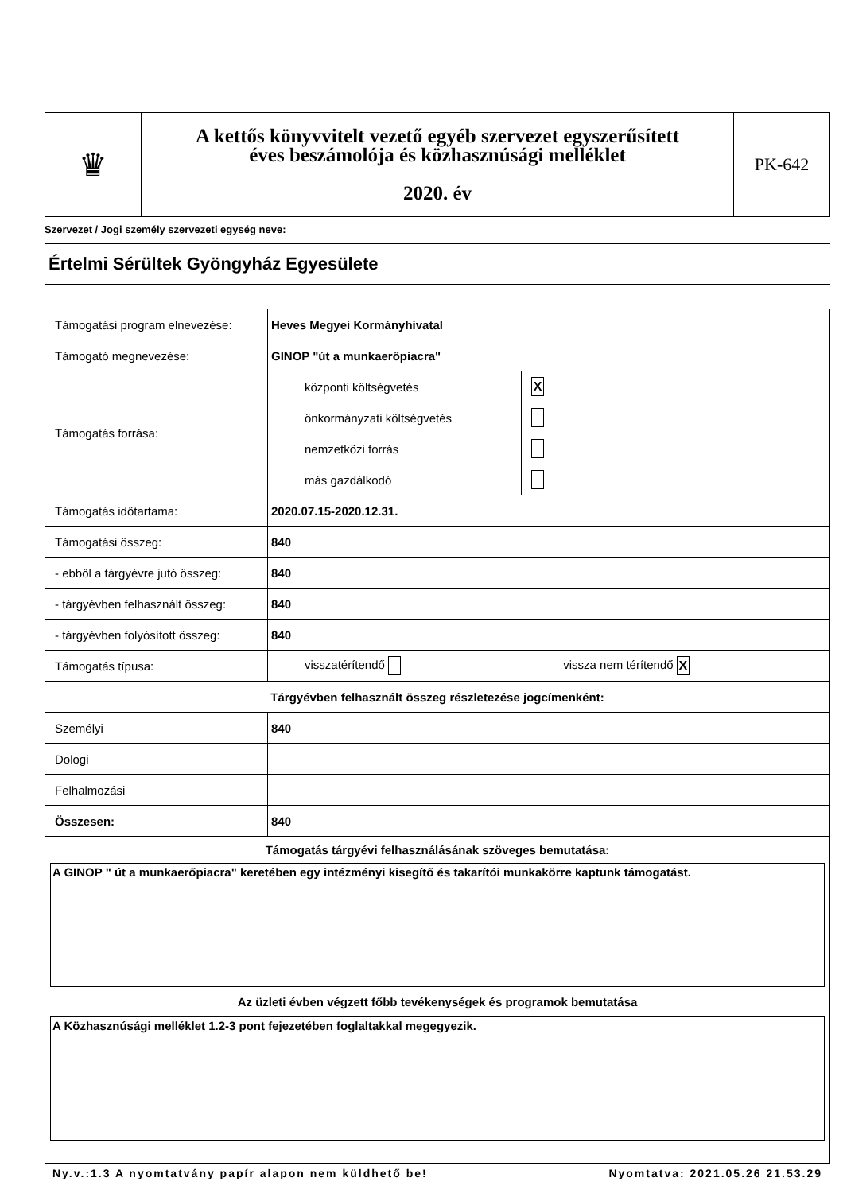| ♛ | A kettős könyvvitelt vezető egyéb szervezet egyszerűsített éves beszámolója és közhasznúsági melléklet 2020. év | PK-642 |
Szervezet / Jogi személy szervezeti egység neve:
Értelmi Sérültek Gyöngyház Egyesülete
| Támogatási program elnevezése: | Heves Megyei Kormányhivatal | |
| Támogató megnevezése: | GINOP "út a munkaerőpiacra" | |
| Támogatás forrása: | központi költségvetés | X |
| | önkormányzati költségvetés | |
| | nemzetközi forrás | |
| | más gazdálkodó | |
| Támogatás időtartama: | 2020.07.15-2020.12.31. | |
| Támogatási összeg: | 840 | |
| - ebből a tárgyévre jutó összeg: | 840 | |
| - tárgyévben felhasznált összeg: | 840 | |
| - tárgyévben folyósított összeg: | 840 | |
| Támogatás típusa: | visszatérítendő vissza nem térítendő X | |
| Tárgyévben felhasznált összeg részletezése jogcímenként: | | |
| Személyi | 840 | |
| Dologi | | |
| Felhalmozási | | |
| Összesen: | 840 | |
| Támogatás tárgyévi felhasználásának szöveges bemutatása: A GINOP " út a munkaerőpiacra" keretében egy intézményi kisegítő és takarítói munkakörre kaptunk támogatást. Az üzleti évben végzett főbb tevékenységek és programok bemutatása A Közhasznúsági melléklet 1.2-3 pont fejezetében foglaltakkal megegyezik. | | |
Ny.v.:1.3 A nyomtatvány papír alapon nem küldhető be! Nyomtatva: 2021.05.26 21.53.29